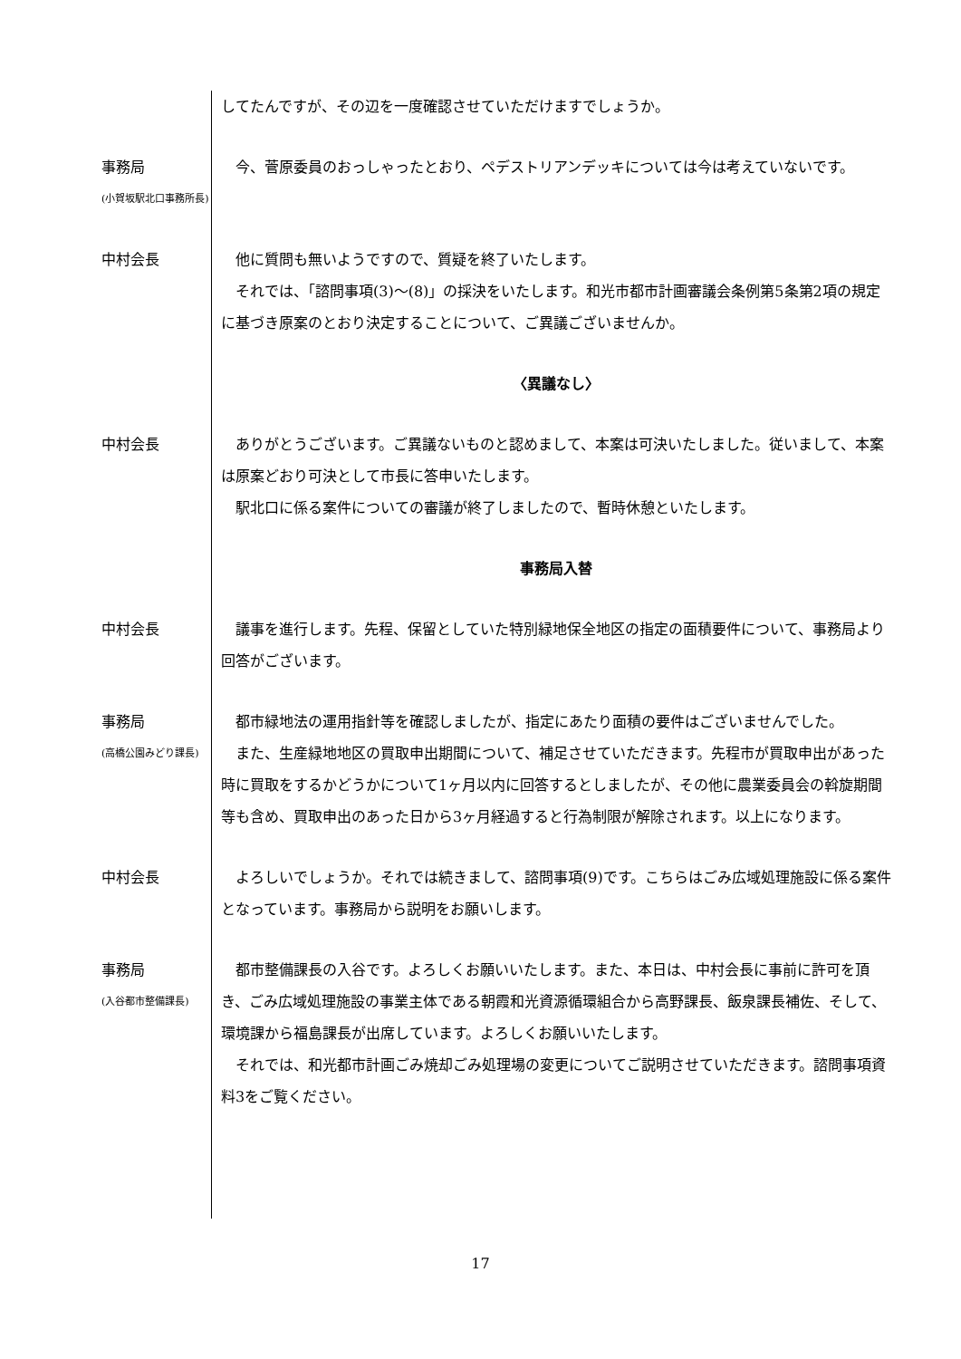してたんですが、その辺を一度確認させていただけますでしょうか。
事務局
(小賀坂駅北口事務所長)
今、菅原委員のおっしゃったとおり、ペデストリアンデッキについては今は考えていないです。
中村会長 他に質問も無いようですので、質疑を終了いたします。
それでは、「諮問事項(3)～(8)」の採決をいたします。和光市都市計画審議会条例第5条第2項の規定に基づき原案のとおり決定することについて、ご異議ございませんか。
〈異議なし〉
中村会長 ありがとうございます。ご異議ないものと認めまして、本案は可決いたしました。従いまして、本案は原案どおり可決として市長に答申いたします。
駅北口に係る案件についての審議が終了しましたので、暫時休憩といたします。
事務局入替
中村会長 議事を進行します。先程、保留としていた特別緑地保全地区の指定の面積要件について、事務局より回答がございます。
事務局
(高橋公園みどり課長)
都市緑地法の運用指針等を確認しましたが、指定にあたり面積の要件はございませんでした。
また、生産緑地地区の買取申出期間について、補足させていただきます。先程市が買取申出があった時に買取をするかどうかについて1ヶ月以内に回答するとしましたが、その他に農業委員会の斡旋期間等も含め、買取申出のあった日から3ヶ月経過すると行為制限が解除されます。以上になります。
中村会長 よろしいでしょうか。それでは続きまして、諮問事項(9)です。こちらはごみ広域処理施設に係る案件となっています。事務局から説明をお願いします。
事務局
(入谷都市整備課長)
都市整備課長の入谷です。よろしくお願いいたします。また、本日は、中村会長に事前に許可を頂き、ごみ広域処理施設の事業主体である朝霞和光資源循環組合から高野課長、飯泉課長補佐、そして、環境課から福島課長が出席しています。よろしくお願いいたします。
それでは、和光都市計画ごみ焼却ごみ処理場の変更についてご説明させていただきます。諮問事項資料3をご覧ください。
17